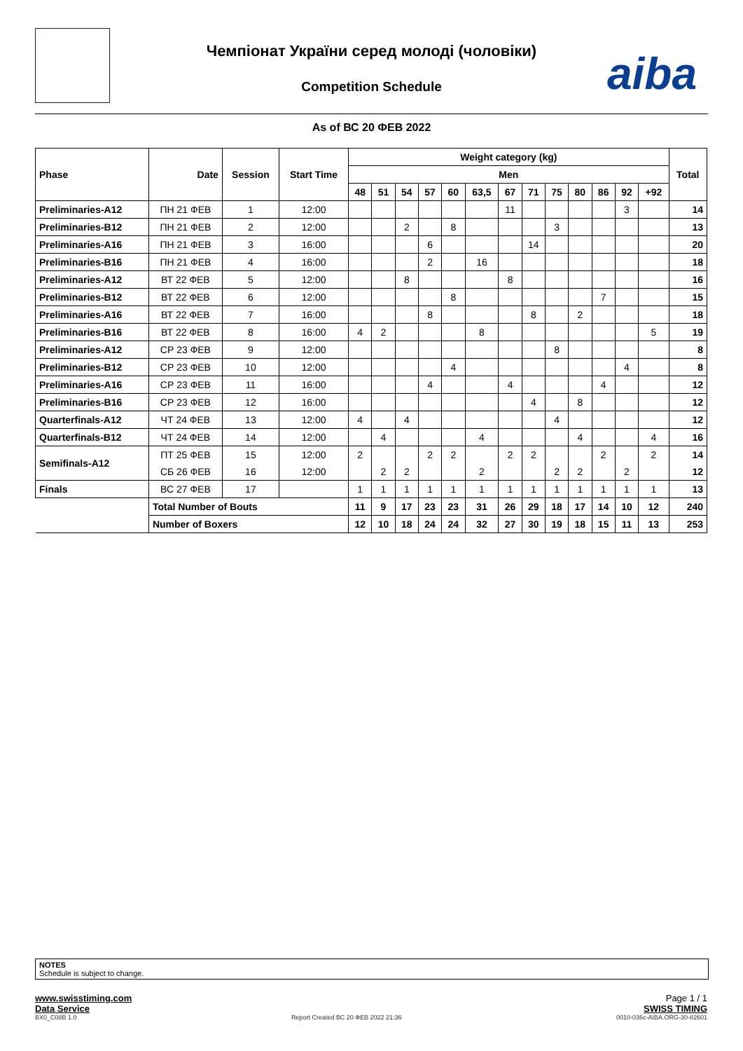Чемпіонат України серед молоді (чоловіки)
Competition Schedule
aiba
As of ВС 20 ФЕВ 2022
| Phase | Date | Session | Start Time | Weight category (kg) | | | | | | | | | | | | | Total |
| --- | --- | --- | --- | --- | --- | --- | --- | --- | --- | --- | --- | --- | --- | --- | --- | --- | --- |
| | | | | Men | | | | | | | | | | | | | |
| | | | | 48 | 51 | 54 | 57 | 60 | 63,5 | 67 | 71 | 75 | 80 | 86 | 92 | +92 | |
| Preliminaries-A12 | ПН 21 ФЕВ | 1 | 12:00 | | | | | | | 11 | | | | | 3 | | 14 |
| Preliminaries-B12 | ПН 21 ФЕВ | 2 | 12:00 | | | 2 | | 8 | | | | 3 | | | | | 13 |
| Preliminaries-A16 | ПН 21 ФЕВ | 3 | 16:00 | | | | 6 | | | | 14 | | | | | | 20 |
| Preliminaries-B16 | ПН 21 ФЕВ | 4 | 16:00 | | | | 2 | | 16 | | | | | | | | 18 |
| Preliminaries-A12 | ВТ 22 ФЕВ | 5 | 12:00 | | | 8 | | | | 8 | | | | | | | 16 |
| Preliminaries-B12 | ВТ 22 ФЕВ | 6 | 12:00 | | | | | 8 | | | | | | 7 | | | 15 |
| Preliminaries-A16 | ВТ 22 ФЕВ | 7 | 16:00 | | | | 8 | | | | 8 | | 2 | | | | 18 |
| Preliminaries-B16 | ВТ 22 ФЕВ | 8 | 16:00 | 4 | 2 | | | | 8 | | | | | | | 5 | 19 |
| Preliminaries-A12 | СР 23 ФЕВ | 9 | 12:00 | | | | | | | | | 8 | | | | | 8 |
| Preliminaries-B12 | СР 23 ФЕВ | 10 | 12:00 | | | | | 4 | | | | | | | 4 | | 8 |
| Preliminaries-A16 | СР 23 ФЕВ | 11 | 16:00 | | | | 4 | | | 4 | | | | 4 | | | 12 |
| Preliminaries-B16 | СР 23 ФЕВ | 12 | 16:00 | | | | | | | | 4 | | 8 | | | | 12 |
| Quarterfinals-A12 | ЧТ 24 ФЕВ | 13 | 12:00 | 4 | | 4 | | | | | | 4 | | | | | 12 |
| Quarterfinals-B12 | ЧТ 24 ФЕВ | 14 | 12:00 | | 4 | | | | 4 | | | | 4 | | | 4 | 16 |
| Semifinals-A12 | ПТ 25 ФЕВ | 15 | 12:00 | 2 | | | 2 | 2 | | 2 | 2 | | | 2 | | 2 | 14 |
| | СБ 26 ФЕВ | 16 | 12:00 | | 2 | 2 | | | 2 | | | 2 | 2 | | 2 | | 12 |
| Finals | ВС 27 ФЕВ | 17 | | 1 | 1 | 1 | 1 | 1 | 1 | 1 | 1 | 1 | 1 | 1 | 1 | 1 | 13 |
| | Total Number of Bouts | | | 11 | 9 | 17 | 23 | 23 | 31 | 26 | 29 | 18 | 17 | 14 | 10 | 12 | 240 |
| | Number of Boxers | | | 12 | 10 | 18 | 24 | 24 | 32 | 27 | 30 | 19 | 18 | 15 | 11 | 13 | 253 |
NOTES
Schedule is subject to change.
www.swisstiming.com Page 1 / 1
Data Service SWISS TIMING
BX0_C08B 1.0 Report Created ВС 20 ФЕВ 2022 21:36 0010-036c-AIBA.ORG-30-82601